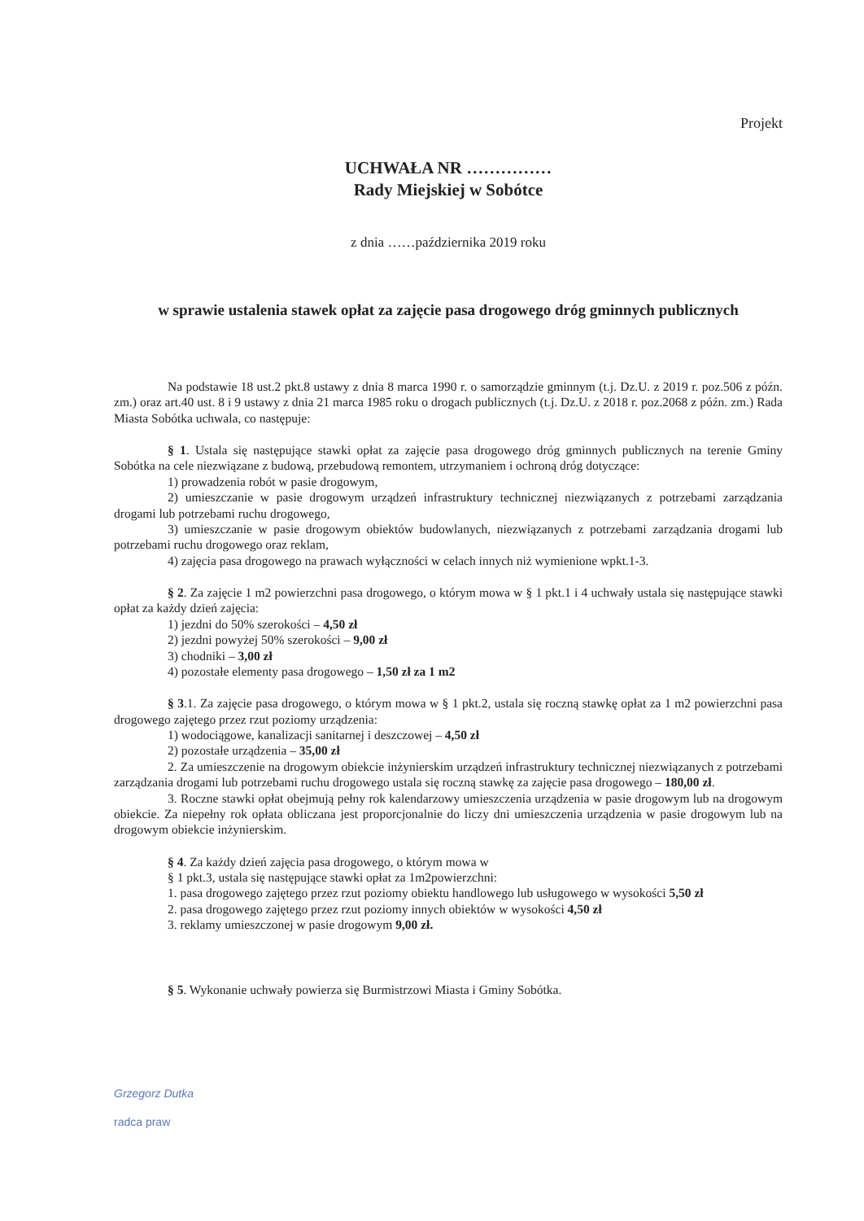Projekt
UCHWAŁA NR ……………
Rady Miejskiej w Sobótce
z dnia ……października 2019 roku
w sprawie ustalenia stawek opłat za zajęcie pasa drogowego dróg gminnych publicznych
Na podstawie 18 ust.2 pkt.8 ustawy z dnia 8 marca 1990 r. o samorządzie gminnym (t.j. Dz.U. z 2019 r. poz.506 z późn. zm.) oraz art.40 ust. 8 i 9 ustawy z dnia 21 marca 1985 roku o drogach publicznych (t.j. Dz.U. z 2018 r. poz.2068 z późn. zm.) Rada Miasta Sobótka uchwala, co następuje:
§ 1. Ustala się następujące stawki opłat za zajęcie pasa drogowego dróg gminnych publicznych na terenie Gminy Sobótka na cele niezwiązane z budową, przebudową remontem, utrzymaniem i ochroną dróg dotyczące:
1) prowadzenia robót w pasie drogowym,
2) umieszczanie w pasie drogowym urządzeń infrastruktury technicznej niezwiązanych z potrzebami zarządzania drogami lub potrzebami ruchu drogowego,
3) umieszczanie w pasie drogowym obiektów budowlanych, niezwiązanych z potrzebami zarządzania drogami lub potrzebami ruchu drogowego oraz reklam,
4) zajęcia pasa drogowego na prawach wyłączności w celach innych niż wymienione wpkt.1-3.
§ 2. Za zajęcie 1 m2 powierzchni pasa drogowego, o którym mowa w § 1 pkt.1 i 4 uchwały ustala się następujące stawki opłat za każdy dzień zajęcia:
1) jezdni do 50% szerokości – 4,50 zł
2) jezdni powyżej 50% szerokości – 9,00 zł
3) chodniki – 3,00 zł
4) pozostałe elementy pasa drogowego – 1,50 zł za 1 m2
§ 3.1. Za zajęcie pasa drogowego, o którym mowa w § 1 pkt.2, ustala się roczną stawkę opłat za 1 m2 powierzchni pasa drogowego zajętego przez rzut poziomy urządzenia:
1) wodociągowe, kanalizacji sanitarnej i deszczowej – 4,50 zł
2) pozostałe urządzenia – 35,00 zł
2. Za umieszczenie na drogowym obiekcie inżynierskim urządzeń infrastruktury technicznej niezwiązanych z potrzebami zarządzania drogami lub potrzebami ruchu drogowego ustala się roczną stawkę za zajęcie pasa drogowego – 180,00 zł.
3. Roczne stawki opłat obejmują pełny rok kalendarzowy umieszczenia urządzenia w pasie drogowym lub na drogowym obiekcie. Za niepełny rok opłata obliczana jest proporcjonalnie do liczy dni umieszczenia urządzenia w pasie drogowym lub na drogowym obiekcie inżynierskim.
§ 4. Za każdy dzień zajęcia pasa drogowego, o którym mowa w
§ 1 pkt.3, ustala się następujące stawki opłat za 1m2powierzchni:
1. pasa drogowego zajętego przez rzut poziomy obiektu handlowego lub usługowego w wysokości 5,50 zł
2. pasa drogowego zajętego przez rzut poziomy innych obiektów w wysokości 4,50 zł
3. reklamy umieszczonej w pasie drogowym 9,00 zł.
§ 5. Wykonanie uchwały powierza się Burmistrzowi Miasta i Gminy Sobótka.
Grzegorz Dutka
radca praw